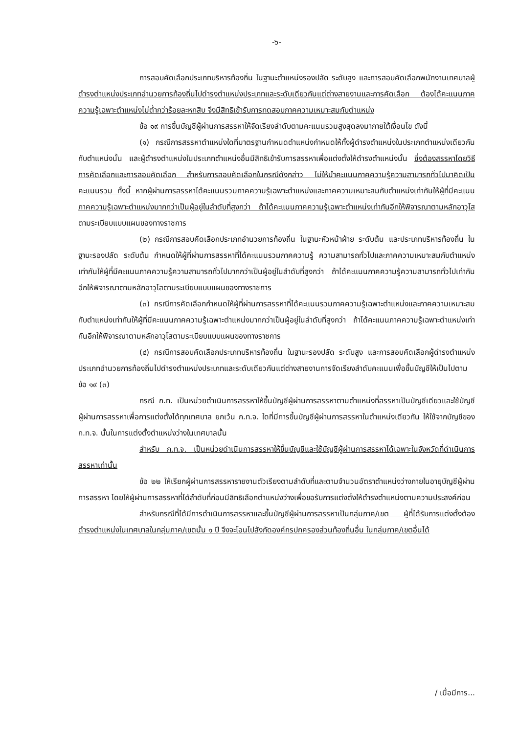-๖-
การสอบคัดเลือกประเภทบริหารท้องถิ่น ในฐานะตำแหน่งรองปลัด ระดับสูง และการสอบคัดเลือกพนักงานเทศบาลผู้ดำรงตำแหน่งประเภทอำนวยการท้องถิ่นไปดำรงตำแหน่งประเภทและระดับเดียวกันแต่ต่างสายงานและการคัดเลือก ต้องได้คะแนนภาคความรู้เฉพาะตำแหน่งไม่ต่ำกว่าร้อยละหกสิบ จึงมีสิทธิเข้ารับการทดสอบภาคความเหมาะสมกับตำแหน่ง
ข้อ ๑๙ การขึ้นบัญชีผู้ผ่านการสรรหาให้จัดเรียงลำดับตามคะแนนรวมสูงสุดลงมาภายใต้เงื่อนไข ดังนี้
(๑) กรณีการสรรหาตำแหน่งใดที่มาตรฐานกำหนดตำแหน่งกำหนดให้ทั้งผู้ดำรงตำแหน่งในประเภทตำแหน่งเดียวกันกับตำแหน่งนั้น และผู้ดำรงตำแหน่งในประเภทตำแหน่งอื่นมีสิทธิเข้ารับการสรรหาเพื่อแต่งตั้งให้ดำรงตำแหน่งนั้น ซึ่งต้องสรรหาโดยวิธีการคัดเลือกและการสอบคัดเลือก สำหรับการสอบคัดเลือกในกรณีดังกล่าว ไม่ให้นำคะแนนภาคความรู้ความสามารถทั่วไปมาคิดเป็นคะแนนรวม ทั้งนี้ หากผู้ผ่านการสรรหาได้คะแนนรวมภาคความรู้เฉพาะตำแหน่งและภาคความเหมาะสมกับตำแหน่งเท่ากันให้ผู้ที่มีคะแนนภาคความรู้เฉพาะตำแหน่งมากกว่าเป็นผู้อยู่ในลำดับที่สูงกว่า ถ้าได้คะแนนภาคความรู้เฉพาะตำแหน่งเท่ากันอีกให้พิจารณาตามหลักอาวุโส ตามระเบียบแบบแผนของทางราชการ
(๒) กรณีการสอบคัดเลือกประเภทอำนวยการท้องถิ่น ในฐานะหัวหน้าฝ่าย ระดับต้น และประเภทบริหารท้องถิ่น ในฐานะรองปลัด ระดับต้น กำหนดให้ผู้ที่ผ่านการสรรหาที่ได้คะแนนรวมภาคความรู้ ความสามารถทั่วไปและภาคความเหมาะสมกับตำแหน่งเท่ากันให้ผู้ที่มีคะแนนภาคความรู้ความสามารถทั่วไปมากกว่าเป็นผู้อยู่ในลำดับที่สูงกว่า ถ้าได้คะแนนภาคความรู้ความสามารถทั่วไปเท่ากันอีกให้พิจารณาตามหลักอาวุโสตามระเบียบแบบแผนของทางราชการ
(๓) กรณีการคัดเลือกกำหนดให้ผู้ที่ผ่านการสรรหาที่ได้คะแนนรวมภาคความรู้เฉพาะตำแหน่งและภาคความเหมาะสมกับตำแหน่งเท่ากันให้ผู้ที่มีคะแนนภาคความรู้เฉพาะตำแหน่งมากกว่าเป็นผู้อยู่ในลำดับที่สูงกว่า ถ้าได้คะแนนภาคความรู้เฉพาะตำแหน่งเท่ากันอีกให้พิจารณาตามหลักอาวุโสตามระเบียบแบบแผนของทางราชการ
(๔) กรณีการสอบคัดเลือกประเภทบริหารท้องถิ่น ในฐานะรองปลัด ระดับสูง และการสอบคัดเลือกผู้ดำรงตำแหน่งประเภทอำนวยการท้องถิ่นไปดำรงตำแหน่งประเภทและระดับเดียวกันแต่ต่างสายงานการจัดเรียงลำดับคะแนนเพื่อขึ้นบัญชีให้เป็นไปตามข้อ ๑๙ (๓)
กรณี ก.ท. เป็นหน่วยดำเนินการสรรหาให้ขึ้นบัญชีผู้ผ่านการสรรหาตามตำแหน่งที่สรรหาเป็นบัญชีเดียวและใช้บัญชีผู้ผ่านการสรรหาเพื่อการแต่งตั้งได้ทุกเทศบาล ยกเว้น ก.ท.จ. ใดที่มีการขึ้นบัญชีผู้ผ่านการสรรหาในตำแหน่งเดียวกัน ให้ใช้จากบัญชีของ ก.ท.จ. นั้นในการแต่งตั้งตำแหน่งว่างในเทศบาลนั้น
สำหรับ ก.ท.จ. เป็นหน่วยดำเนินการสรรหาให้ขึ้นบัญชีและใช้บัญชีผู้ผ่านการสรรหาได้เฉพาะในจังหวัดที่ดำเนินการสรรหาเท่านั้น
ข้อ ๒๒ ให้เรียกผู้ผ่านการสรรหารายงานตัวเรียงตามลำดับที่และตามจำนวนอัตราตำแหน่งว่างภายในอายุบัญชีผู้ผ่านการสรรหา โดยให้ผู้ผ่านการสรรหาที่ได้ลำดับที่ก่อนมีสิทธิเลือกตำแหน่งว่างเพื่อขอรับการแต่งตั้งให้ดำรงตำแหน่งตามความประสงค์ก่อน
สำหรับกรณีที่ได้มีการดำเนินการสรรหาและขึ้นบัญชีผู้ผ่านการสรรหาเป็นกลุ่มภาค/เขต ผู้ที่ได้รับการแต่งตั้งต้องดำรงตำแหน่งในเทศบาลในกลุ่มภาค/เขตนั้น ๑ ปี จึงจะโอนไปสังกัดองค์กรปกครองส่วนท้องถิ่นอื่น ในกลุ่มภาค/เขตอื่นได้
/ เมื่อมีการ...